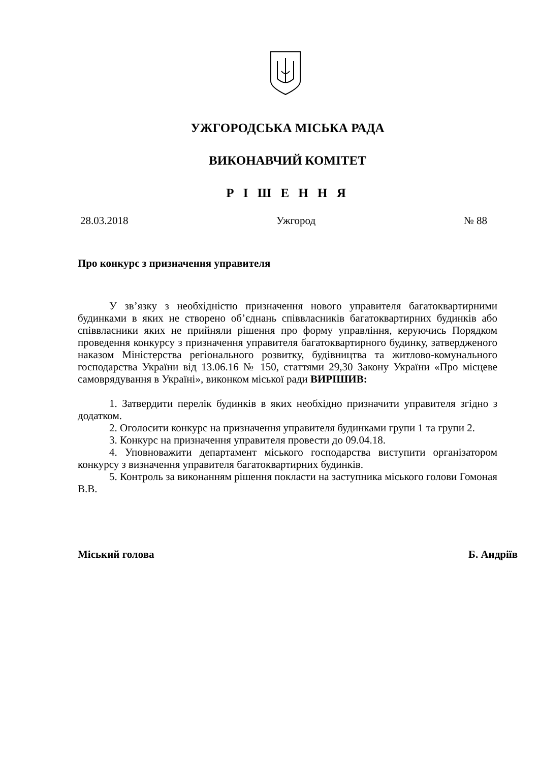УЖГОРОДСЬКА МІСЬКА РАДА
ВИКОНАВЧИЙ КОМІТЕТ
Р І Ш Е Н Н Я
28.03.2018 Ужгород № 88
Про конкурс з призначення управителя
У зв’язку з необхідністю призначення нового управителя багатоквартирними будинками в яких не створено об’єднань співвласників багатоквартирних будинків або співвласники яких не прийняли рішення про форму управління, керуючись Порядком проведення конкурсу з призначення управителя багатоквартирного будинку, затвердженого наказом Міністерства регіонального розвитку, будівництва та житлово-комунального господарства України від 13.06.16 № 150, статтями 29,30 Закону України «Про місцеве самоврядування в Україні», виконком міської ради ВИРІШИВ:
1. Затвердити перелік будинків в яких необхідно призначити управителя згідно з додатком.
2. Оголосити конкурс на призначення управителя будинками групи 1 та групи 2.
3. Конкурс на призначення управителя провести до 09.04.18.
4. Уповноважити департамент міського господарства виступити організатором конкурсу з визначення управителя багатоквартирних будинків.
5. Контроль за виконанням рішення покласти на заступника міського голови Гомоная В.В.
Міський голова Б. Андріїв